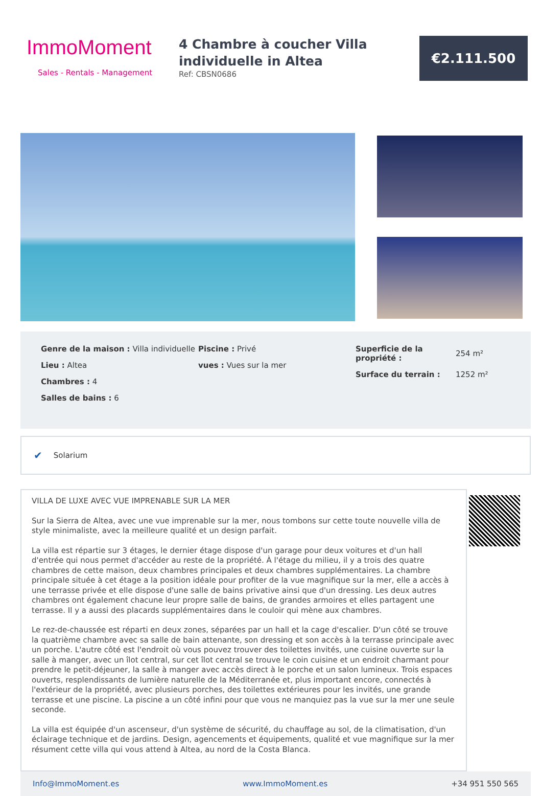ImmoMoment
Sales - Rentals - Management
4 Chambre à coucher Villa individuelle in Altea
Ref: CBSN0686
€2.111.500
Genre de la maison : Villa individuelle
Lieu : Altea
Chambres : 4
Salles de bains : 6
Piscine : Privé
vues : Vues sur la mer
| Superficie de la propriété : | 254 m² |
| Surface du terrain : | 1252 m² |
✔ Solarium
VILLA DE LUXE AVEC VUE IMPRENABLE SUR LA MER
Sur la Sierra de Altea, avec une vue imprenable sur la mer, nous tombons sur cette toute nouvelle villa de style minimaliste, avec la meilleure qualité et un design parfait.
La villa est répartie sur 3 étages, le dernier étage dispose d'un garage pour deux voitures et d'un hall d'entrée qui nous permet d'accéder au reste de la propriété. À l'étage du milieu, il y a trois des quatre chambres de cette maison, deux chambres principales et deux chambres supplémentaires. La chambre principale située à cet étage a la position idéale pour profiter de la vue magnifique sur la mer, elle a accès à une terrasse privée et elle dispose d'une salle de bains privative ainsi que d'un dressing. Les deux autres chambres ont également chacune leur propre salle de bains, de grandes armoires et elles partagent une terrasse. Il y a aussi des placards supplémentaires dans le couloir qui mène aux chambres.
Le rez-de-chaussée est réparti en deux zones, séparées par un hall et la cage d'escalier. D'un côté se trouve la quatrième chambre avec sa salle de bain attenante, son dressing et son accès à la terrasse principale avec un porche. L'autre côté est l'endroit où vous pouvez trouver des toilettes invités, une cuisine ouverte sur la salle à manger, avec un îlot central, sur cet îlot central se trouve le coin cuisine et un endroit charmant pour prendre le petit-déjeuner, la salle à manger avec accès direct à le porche et un salon lumineux. Trois espaces ouverts, resplendissants de lumière naturelle de la Méditerranée et, plus important encore, connectés à l'extérieur de la propriété, avec plusieurs porches, des toilettes extérieures pour les invités, une grande terrasse et une piscine. La piscine a un côté infini pour que vous ne manquiez pas la vue sur la mer une seule seconde.
La villa est équipée d'un ascenseur, d'un système de sécurité, du chauffage au sol, de la climatisation, d'un éclairage technique et de jardins. Design, agencements et équipements, qualité et vue magnifique sur la mer résument cette villa qui vous attend à Altea, au nord de la Costa Blanca.
Info@ImmoMoment.es www.ImmoMoment.es +34 951 550 565